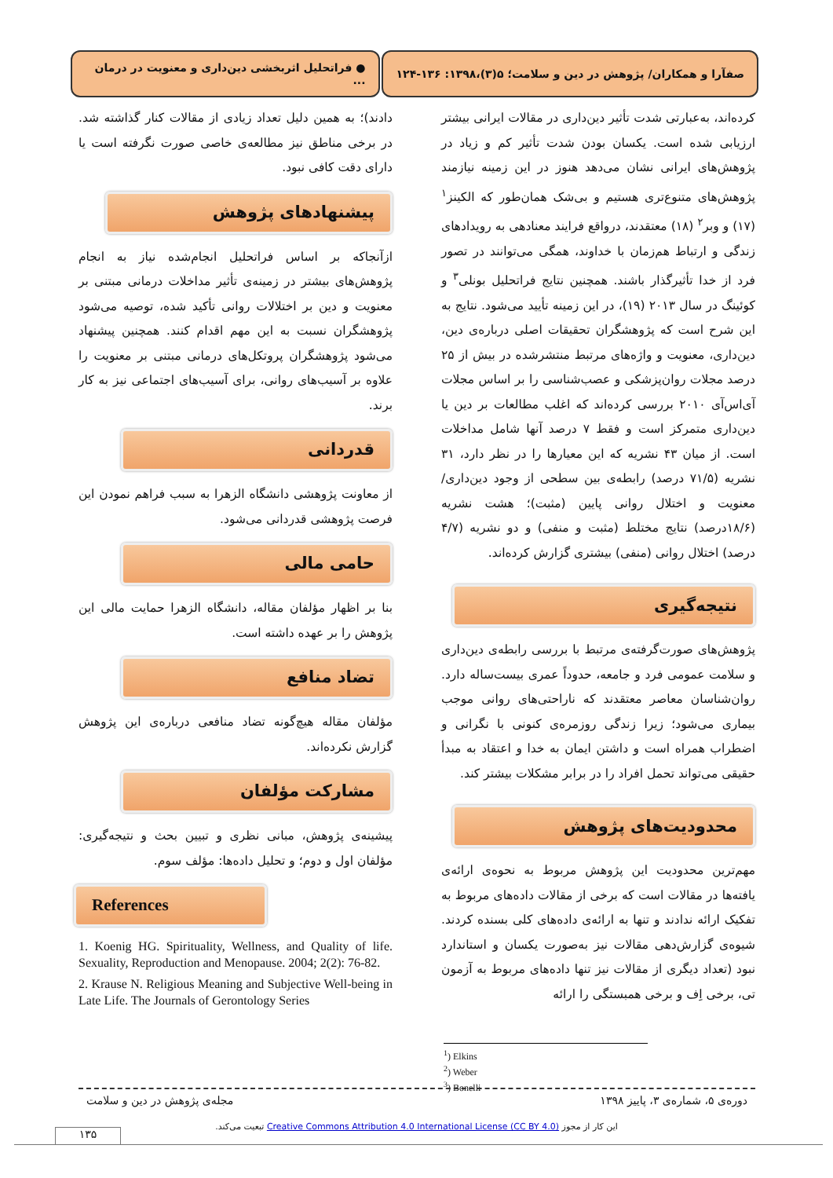صفآرا و همکاران/ پژوهش در دین و سلامت؛ ۵(۳)،۱۳۹۸: ۱۳۶-۱۲۴
● فراتحلیل اثربخشی دین‌داری و معنویت در درمان ...
کرده‌اند، به‌عبارتی شدت تأثیر دین‌داری در مقالات ایرانی بیشتر ارزیابی شده است. یکسان بودن شدت تأثیر کم و زیاد در پژوهش‌های ایرانی نشان می‌دهد هنوز در این زمینه نیازمند پژوهش‌های متنوع‌تری هستیم و بی‌شک همان‌طور که الکینز<sup>۱</sup> (۱۷) و وبر<sup>۲</sup> (۱۸) معتقدند، درواقع فرایند معنادهی به رویدادهای زندگی و ارتباط هم‌زمان با خداوند، همگی می‌توانند در تصور فرد از خدا تأثیرگذار باشند. همچنین نتایج فراتحلیل بونلی<sup>۳</sup> و کوئینگ در سال ۲۰۱۳ (۱۹)، در این زمینه تأیید می‌شود. نتایج به این شرح است که پژوهشگران تحقیقات اصلی درباره‌ی دین، دین‌داری، معنویت و واژه‌های مرتبط منتشرشده در بیش از ۲۵ درصد مجلات روان‌پزشکی و عصب‌شناسی را بر اساس مجلات آی‌اس‌آی ۲۰۱۰ بررسی کرده‌اند که اغلب مطالعات بر دین یا دین‌داری متمرکز است و فقط ۷ درصد آنها شامل مداخلات است. از میان ۴۳ نشریه که این معیارها را در نظر دارد، ۳۱ نشریه (۷۱/۵ درصد) رابطه‌ی بین سطحی از وجود دین‌داری/معنویت و اختلال روانی پایین (مثبت)؛ هشت نشریه (۱۸/۶درصد) نتایج مختلط (مثبت و منفی) و دو نشریه (۴/۷ درصد) اختلال روانی (منفی) بیشتری گزارش کرده‌اند.
نتیجه‌گیری
پژوهش‌های صورت‌گرفته‌ی مرتبط با بررسی رابطه‌ی دین‌داری و سلامت عمومی فرد و جامعه، حدوداً عمری بیست‌ساله دارد. روان‌شناسان معاصر معتقدند که ناراحتی‌های روانی موجب بیماری می‌شود؛ زیرا زندگی روزمره‌ی کنونی با نگرانی و اضطراب همراه است و داشتن ایمان به خدا و اعتقاد به مبدأ حقیقی می‌تواند تحمل افراد را در برابر مشکلات بیشتر کند.
محدودیت‌های پژوهش
مهم‌ترین محدودیت این پژوهش مربوط به نحوه‌ی ارائه‌ی یافته‌ها در مقالات است که برخی از مقالات داده‌های مربوط به تفکیک ارائه ندادند و تنها به ارائه‌ی داده‌های کلی بسنده کردند. شیوه‌ی گزارش‌دهی مقالات نیز به‌صورت یکسان و استاندارد نبود (تعداد دیگری از مقالات نیز تنها داده‌های مربوط به آزمون تی، برخی اِف و برخی همبستگی را ارائه
دادند)؛ به همین دلیل تعداد زیادی از مقالات کنار گذاشته شد. در برخی مناطق نیز مطالعه‌ی خاصی صورت نگرفته است یا دارای دقت کافی نبود.
پیشنهادهای پژوهش
ازآنجاکه بر اساس فراتحلیل انجام‌شده نیاز به انجام پژوهش‌های بیشتر در زمینه‌ی تأثیر مداخلات درمانی مبتنی بر معنویت و دین بر اختلالات روانی تأکید شده، توصیه می‌شود پژوهشگران نسبت به این مهم اقدام کنند. همچنین پیشنهاد می‌شود پژوهشگران پروتکل‌های درمانی مبتنی بر معنویت را علاوه بر آسیب‌های روانی، برای آسیب‌های اجتماعی نیز به کار برند.
قدردانی
از معاونت پژوهشی دانشگاه الزهرا به سبب فراهم نمودن این فرصت پژوهشی قدردانی می‌شود.
حامی مالی
بنا بر اظهار مؤلفان مقاله، دانشگاه الزهرا حمایت مالی این پژوهش را بر عهده داشته است.
تضاد منافع
مؤلفان مقاله هیچ‌گونه تضاد منافعی درباره‌ی این پژوهش گزارش نکرده‌اند.
مشارکت مؤلفان
پیشینه‌ی پژوهش، مبانی نظری و تبیین بحث و نتیجه‌گیری: مؤلفان اول و دوم؛ و تحلیل داده‌ها: مؤلف سوم.
References
1. Koenig HG. Spirituality, Wellness, and Quality of life. Sexuality, Reproduction and Menopause. 2004; 2(2): 76-82.
2. Krause N. Religious Meaning and Subjective Well-being in Late Life. The Journals of Gerontology Series
<sup>1</sup>) Elkins
<sup>2</sup>) Weber
<sup>3</sup>) Bonelli
دوره‌ی ۵، شماره‌ی ۳، پاییز ۱۳۹۸ مجله‌ی پژوهش در دین و سلامت
این کار از مجوز Creative Commons Attribution 4.0 International License (CC BY 4.0) تبعیت می‌کند.
۱۳۵